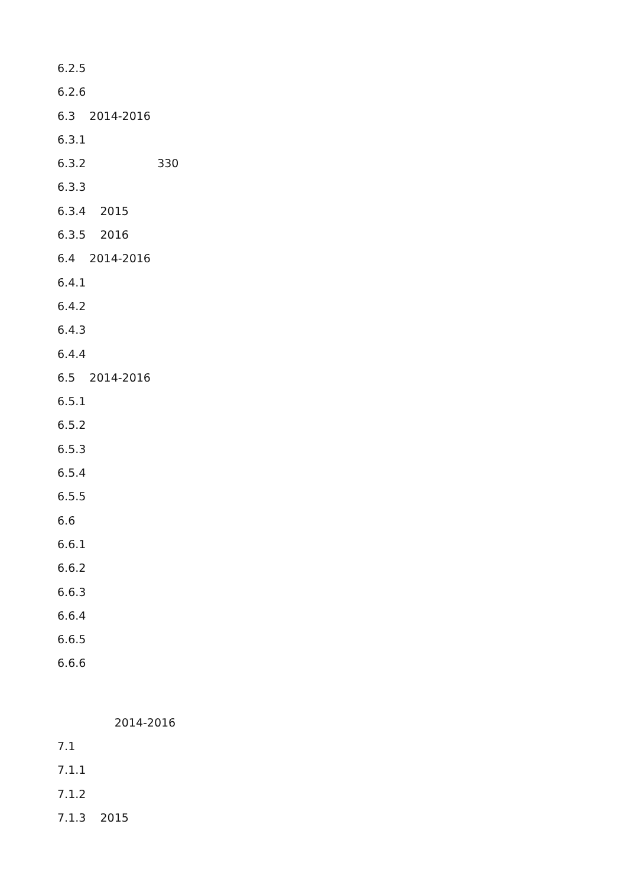6.2.5
6.2.6
6.3 2014-2016
6.3.1
6.3.2 330
6.3.3
6.3.4 2015
6.3.5 2016
6.4 2014-2016
6.4.1
6.4.2
6.4.3
6.4.4
6.5 2014-2016
6.5.1
6.5.2
6.5.3
6.5.4
6.5.5
6.6
6.6.1
6.6.2
6.6.3
6.6.4
6.6.5
6.6.6
2014-2016
7.1
7.1.1
7.1.2
7.1.3 2015